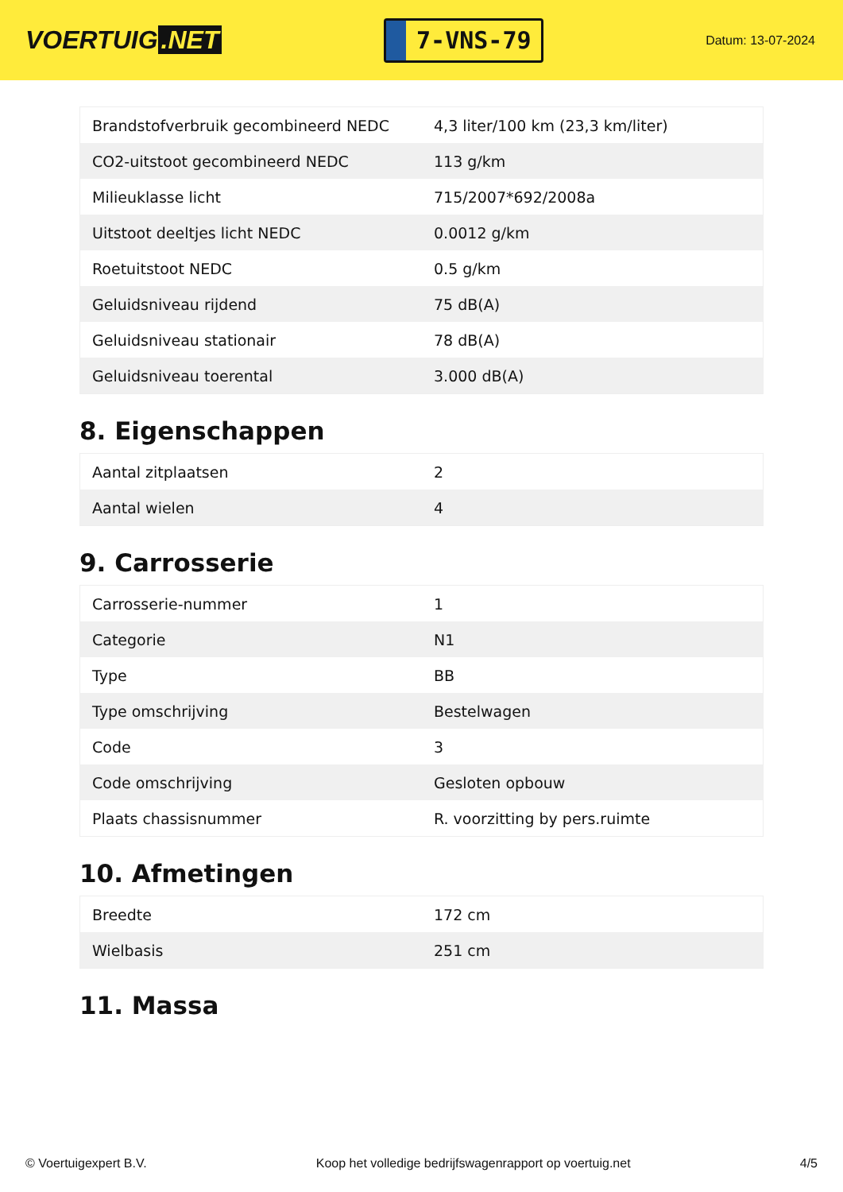VOERTUIG.NET
7-VNS-79
Datum: 13-07-2024
| Brandstofverbruik gecombineerd NEDC | 4,3 liter/100 km (23,3 km/liter) |
| CO2-uitstoot gecombineerd NEDC | 113 g/km |
| Milieuklasse licht | 715/2007*692/2008a |
| Uitstoot deeltjes licht NEDC | 0.0012 g/km |
| Roetuitstoot NEDC | 0.5 g/km |
| Geluidsniveau rijdend | 75 dB(A) |
| Geluidsniveau stationair | 78 dB(A) |
| Geluidsniveau toerental | 3.000 dB(A) |
8. Eigenschappen
| Aantal zitplaatsen | 2 |
| Aantal wielen | 4 |
9. Carrosserie
| Carrosserie-nummer | 1 |
| Categorie | N1 |
| Type | BB |
| Type omschrijving | Bestelwagen |
| Code | 3 |
| Code omschrijving | Gesloten opbouw |
| Plaats chassisnummer | R. voorzitting by pers.ruimte |
10. Afmetingen
| Breedte | 172 cm |
| Wielbasis | 251 cm |
11. Massa
© Voertuigexpert B.V. Koop het volledige bedrijfswagenrapport op voertuig.net 4/5